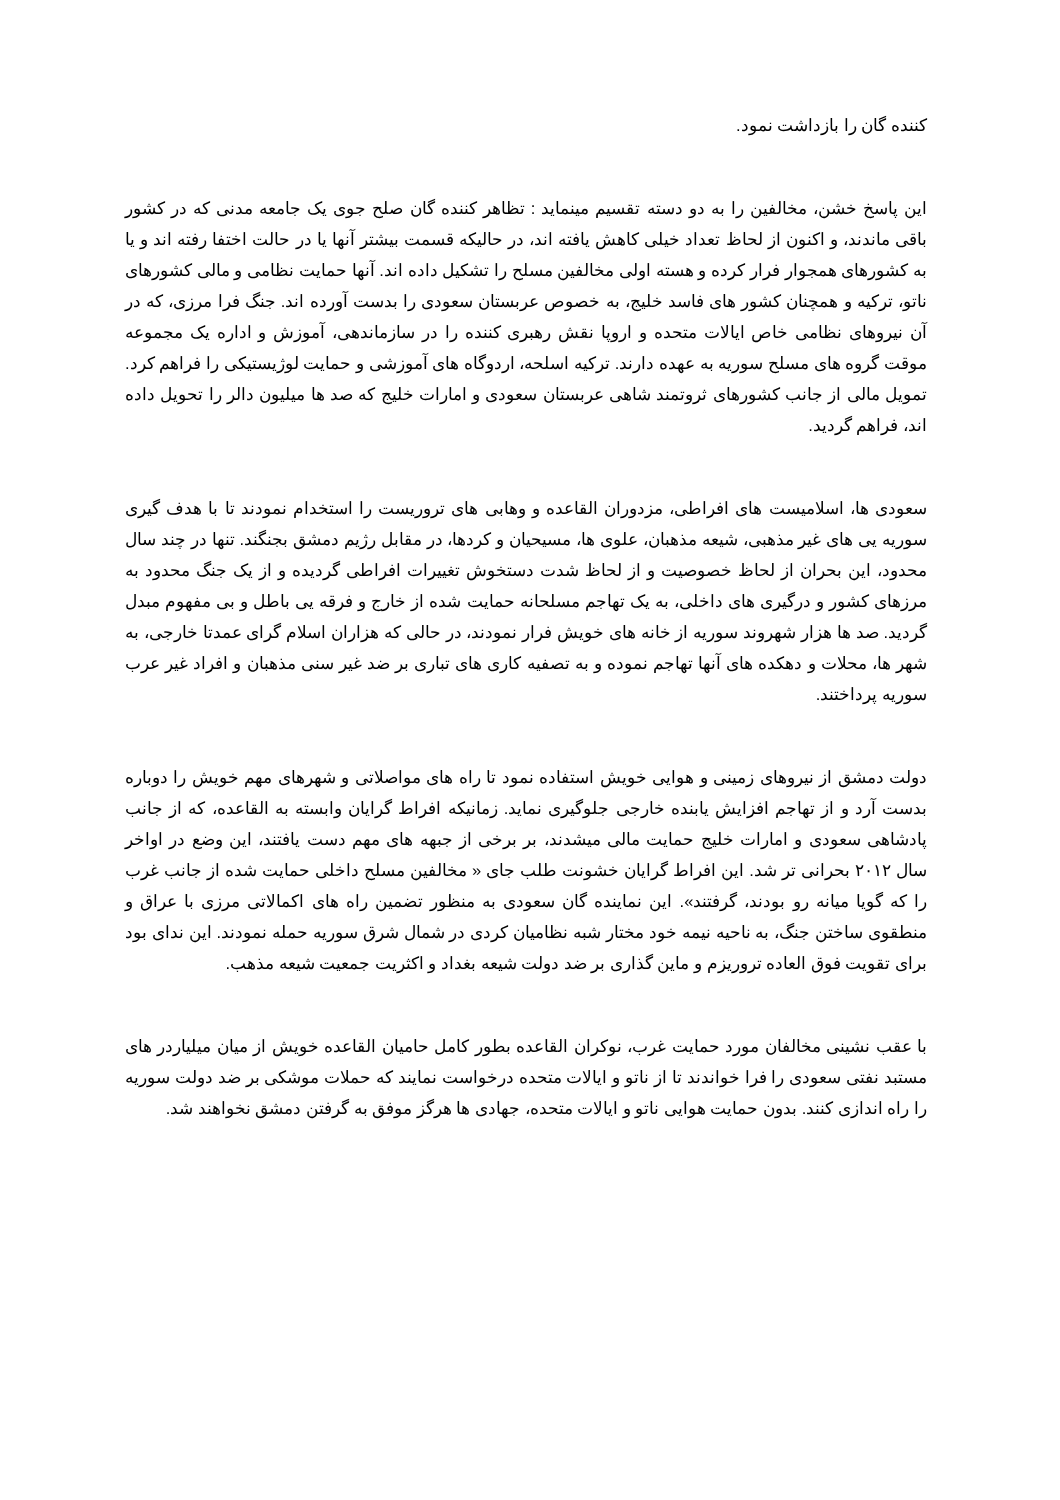کننده گان را بازداشت نمود.
این پاسخ خشن، مخالفین را به دو دسته تقسیم مینماید : تظاهر کننده گان صلح جوی یک جامعه مدنی که در کشور باقی ماندند، و اکنون از لحاظ تعداد خیلی کاهش یافته اند، در حالیکه قسمت بیشتر آنها یا در حالت اختفا رفته اند و یا به کشورهای همجوار فرار کرده و هسته اولی مخالفین مسلح را تشکیل داده اند. آنها حمایت نظامی و مالی کشورهای ناتو، ترکیه و همچنان کشور های فاسد خلیج، به خصوص عربستان سعودی را بدست آورده اند. جنگ فرا مرزی، که در آن نیروهای نظامی خاص ایالات متحده و اروپا نقش رهبری کننده را در سازماندهی، آموزش و اداره یک مجموعه موقت گروه های مسلح سوریه به عهده دارند. ترکیه اسلحه، اردوگاه های آموزشی و حمایت لوژیستیکی را فراهم کرد. تمویل مالی از جانب کشورهای ثروتمند شاهی عربستان سعودی و امارات خلیج که صد ها میلیون دالر را تحویل داده اند، فراهم گردید.
سعودی ها، اسلامیست های افراطی، مزدوران القاعده و وهابی های تروریست را استخدام نمودند تا با هدف گیری سوریه یی های غیر مذهبی، شیعه مذهبان، علوی ها، مسیحیان و کردها، در مقابل رژیم دمشق بجنگند. تنها در چند سال محدود، این بحران از لحاظ خصوصیت و از لحاظ شدت دستخوش تغییرات افراطی گردیده و از یک جنگ محدود به مرزهای کشور و درگیری های داخلی، به یک تهاجم مسلحانه حمایت شده از خارج و فرقه یی باطل و بی مفهوم مبدل گردید. صد ها هزار شهروند سوریه از خانه های خویش فرار نمودند، در حالی که هزاران اسلام گرای عمدتا خارجی، به شهر ها، محلات و دهکده های آنها تهاجم نموده و به تصفیه کاری های تباری بر ضد غیر سنی مذهبان و افراد غیر عرب سوریه پرداختند.
دولت دمشق از نیروهای زمینی و هوایی خویش استفاده نمود تا راه های مواصلاتی و شهرهای مهم خویش را دوباره بدست آرد و از تهاجم افزایش یابنده خارجی جلوگیری نماید. زمانیکه افراط گرایان وابسته به القاعده، که از جانب پادشاهی سعودی و امارات خلیج حمایت مالی میشدند، بر برخی از جبهه های مهم دست یافتند، این وضع در اواخر سال ۲۰۱۲ بحرانی تر شد. این افراط گرایان خشونت طلب جای « مخالفین مسلح داخلی حمایت شده از جانب غرب را که گویا میانه رو بودند، گرفتند». این نماینده گان سعودی به منظور تضمین راه های اکمالاتی مرزی با عراق و منطقوی ساختن جنگ، به ناحیه نیمه خود مختار شبه نظامیان کردی در شمال شرق سوریه حمله نمودند. این ندای بود برای تقویت فوق العاده تروریزم و ماین گذاری بر ضد دولت شیعه بغداد و اکثریت جمعیت شیعه مذهب.
با عقب نشینی مخالفان مورد حمایت غرب، نوکران القاعده بطور کامل حامیان القاعده خویش از میان میلیاردر های مستبد نفتی سعودی را فرا خواندند تا از ناتو و ایالات متحده درخواست نمایند که حملات موشکی بر ضد دولت سوریه را راه اندازی کنند. بدون حمایت هوایی ناتو و ایالات متحده، جهادی ها هرگز موفق به گرفتن دمشق نخواهند شد.